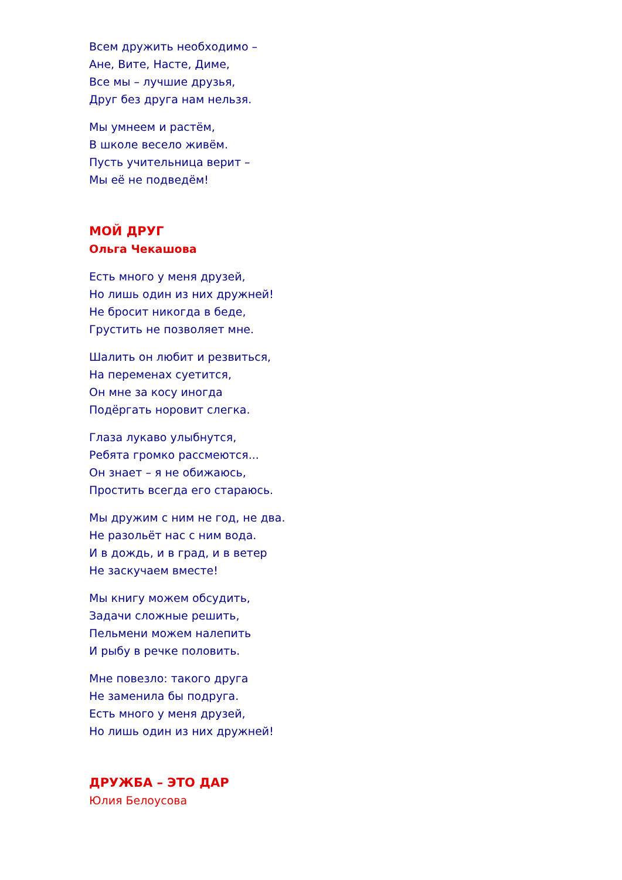Всем дружить необходимо –
Ане, Вите, Насте, Диме,
Все мы – лучшие друзья,
Друг без друга нам нельзя.
Мы умнеем и растём,
В школе весело живём.
Пусть учительница верит –
Мы её не подведём!
МОЙ ДРУГ
Ольга Чекашова
Есть много у меня друзей,
Но лишь один из них дружней!
Не бросит никогда в беде,
Грустить не позволяет мне.
Шалить он любит и резвиться,
На переменах суетится,
Он мне за косу иногда
Подёргать норовит слегка.
Глаза лукаво улыбнутся,
Ребята громко рассмеются...
Он знает – я не обижаюсь,
Простить всегда его стараюсь.
Мы дружим с ним не год, не два.
Не разольёт нас с ним вода.
И в дождь, и в град, и в ветер
Не заскучаем вместе!
Мы книгу можем обсудить,
Задачи сложные решить,
Пельмени можем налепить
И рыбу в речке половить.
Мне повезло: такого друга
Не заменила бы подруга.
Есть много у меня друзей,
Но лишь один из них дружней!
ДРУЖБА – ЭТО ДАР
Юлия Белоусова